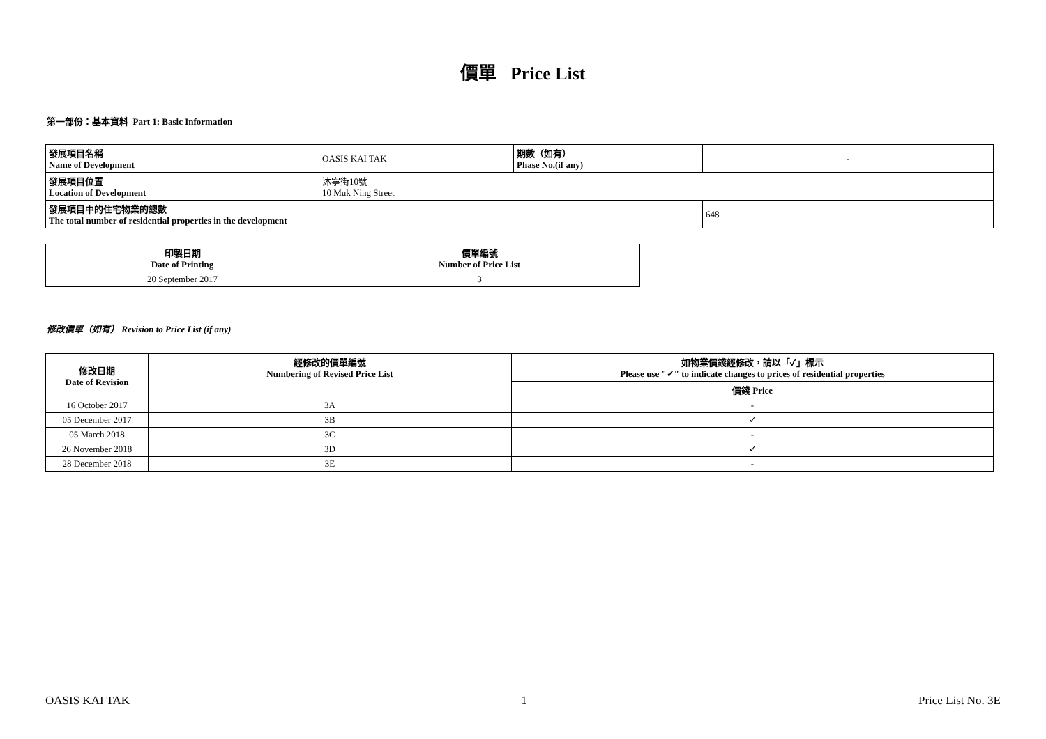價單 Price List
第一部份：基本資料 Part 1: Basic Information
| 發展項目名稱 Name of Development | OASIS KAI TAK | 期數（如有） Phase No.(if any) | - |
| 發展項目位置 Location of Development | 沐寧街10號 10 Muk Ning Street | | |
| 發展項目中的住宅物業的總數 The total number of residential properties in the development | | | 648 |
| 印製日期 Date of Printing | 價單編號 Number of Price List |
| --- | --- |
| 20 September 2017 | 3 |
修改價單（如有） Revision to Price List (if any)
| 修改日期 Date of Revision | 經修改的價單編號 Numbering of Revised Price List | 如物業價錢經修改，請以「✓」標示 Please use "✓" to indicate changes to prices of residential properties |
| --- | --- | --- |
| | | 價錢 Price |
| 16 October 2017 | 3A | - |
| 05 December 2017 | 3B | ✓ |
| 05 March 2018 | 3C | - |
| 26 November 2018 | 3D | ✓ |
| 28 December 2018 | 3E | - |
OASIS KAI TAK 1 Price List No. 3E